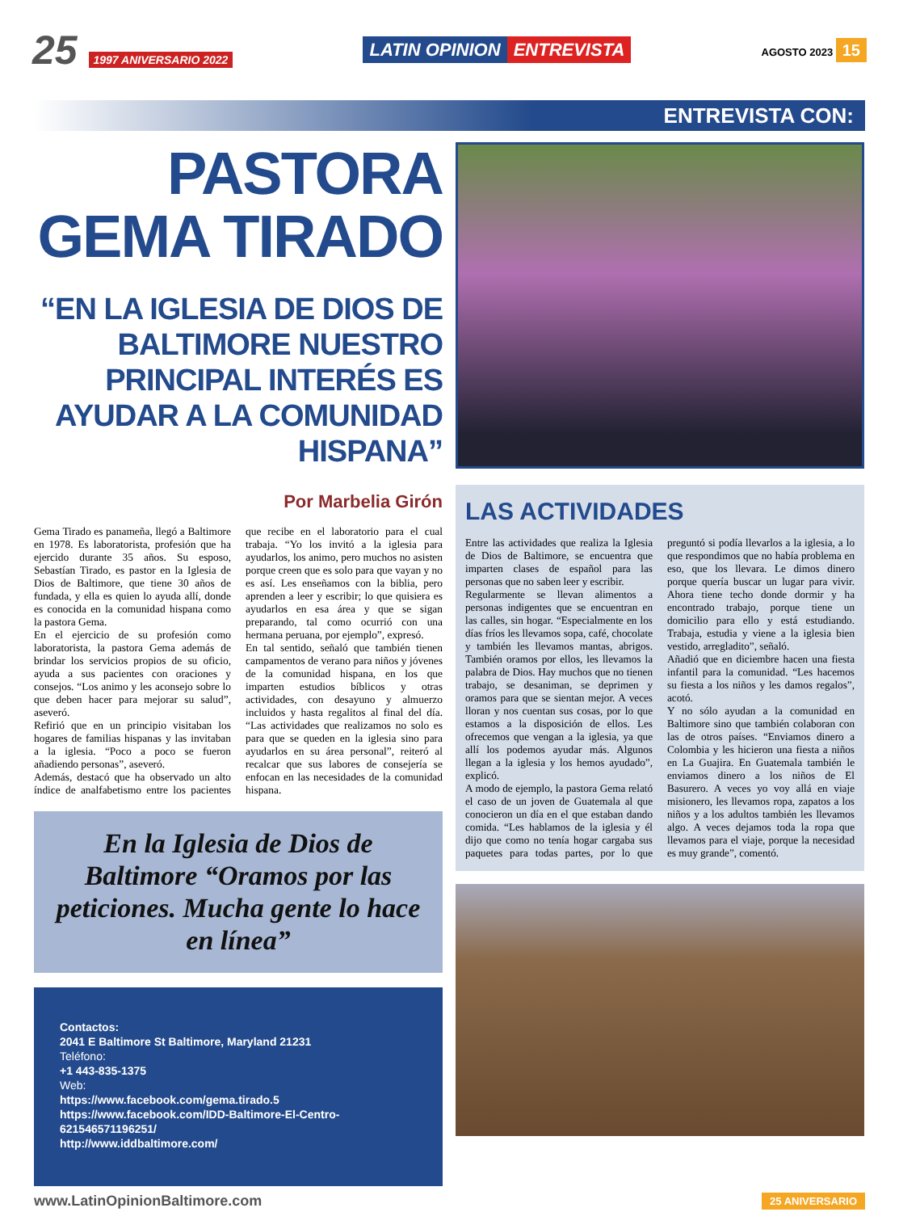25 1997 ANIVERSARIO 2022
LATIN OPINION ENTREVISTA
AGOSTO 2023 15
ENTREVISTA CON:
PASTORA
GEMA TIRADO
“EN LA IGLESIA DE DIOS DE BALTIMORE NUESTRO PRINCIPAL INTERÉS ES AYUDAR A LA COMUNIDAD HISPANA”
Por Marbelia Girón
Gema Tirado es panameña, llegó a Baltimore en 1978. Es laboratorista, profesión que ha ejercido durante 35 años. Su esposo, Sebastían Tirado, es pastor en la Iglesia de Dios de Baltimore, que tiene 30 años de fundada, y ella es quien lo ayuda allí, donde es conocida en la comunidad hispana como la pastora Gema.
En el ejercicio de su profesión como laboratorista, la pastora Gema además de brindar los servicios propios de su oficio, ayuda a sus pacientes con oraciones y consejos. “Los animo y les aconsejo sobre lo que deben hacer para mejorar su salud”, aseveró.
Refirió que en un principio visitaban los hogares de familias hispanas y las invitaban a la iglesia. “Poco a poco se fueron añadiendo personas”, aseveró.
Además, destacó que ha observado un alto índice de analfabetismo entre los pacientes que recibe en el laboratorio para el cual trabaja. “Yo los invitó a la iglesia para ayudarlos, los animo, pero muchos no asisten porque creen que es solo para que vayan y no es así. Les enseñamos con la biblia, pero aprenden a leer y escribir; lo que quisiera es ayudarlos en esa área y que se sigan preparando, tal como ocurrió con una hermana peruana, por ejemplo”, expresó.
En tal sentido, señaló que también tienen campamentos de verano para niños y jóvenes de la comunidad hispana, en los que imparten estudios bíblicos y otras actividades, con desayuno y almuerzo incluidos y hasta regalitos al final del día. “Las actividades que realizamos no solo es para que se queden en la iglesia sino para ayudarlos en su área personal”, reiteró al recalcar que sus labores de consejería se enfocan en las necesidades de la comunidad hispana.
En la Iglesia de Dios de Baltimore “Oramos por las peticiones. Mucha gente lo hace en línea”
Contactos:
2041 E Baltimore St Baltimore, Maryland 21231
Teléfono:
+1 443-835-1375
Web:
https://www.facebook.com/gema.tirado.5
https://www.facebook.com/IDD-Baltimore-El-Centro-621546571196251/
http://www.iddbaltimore.com/
LAS ACTIVIDADES
Entre las actividades que realiza la Iglesia de Dios de Baltimore, se encuentra que imparten clases de español para las personas que no saben leer y escribir.
Regularmente se llevan alimentos a personas indigentes que se encuentran en las calles, sin hogar. “Especialmente en los días fríos les llevamos sopa, café, chocolate y también les llevamos mantas, abrigos. También oramos por ellos, les llevamos la palabra de Dios. Hay muchos que no tienen trabajo, se desaniman, se deprimen y oramos para que se sientan mejor. A veces lloran y nos cuentan sus cosas, por lo que estamos a la disposición de ellos. Les ofrecemos que vengan a la iglesia, ya que allí los podemos ayudar más. Algunos llegan a la iglesia y los hemos ayudado”, explicó.
A modo de ejemplo, la pastora Gema relató el caso de un joven de Guatemala al que conocieron un día en el que estaban dando comida. “Les hablamos de la iglesia y él dijo que como no tenía hogar cargaba sus paquetes para todas partes, por lo que preguntó si podía llevarlos a la iglesia, a lo que respondimos que no había problema en eso, que los llevara. Le dimos dinero porque quería buscar un lugar para vivir. Ahora tiene techo donde dormir y ha encontrado trabajo, porque tiene un domicilio para ello y está estudiando. Trabaja, estudia y viene a la iglesia bien vestido, arregladito”, señaló.
Añadió que en diciembre hacen una fiesta infantil para la comunidad. “Les hacemos su fiesta a los niños y les damos regalos”, acotó.
Y no sólo ayudan a la comunidad en Baltimore sino que también colaboran con las de otros países. “Enviamos dinero a Colombia y les hicieron una fiesta a niños en La Guajira. En Guatemala también le enviamos dinero a los niños de El Basurero. A veces yo voy allá en viaje misionero, les llevamos ropa, zapatos a los niños y a los adultos también les llevamos algo. A veces dejamos toda la ropa que llevamos para el viaje, porque la necesidad es muy grande”, comentó.
www.LatinOpinionBaltimore.com
25 ANIVERSARIO